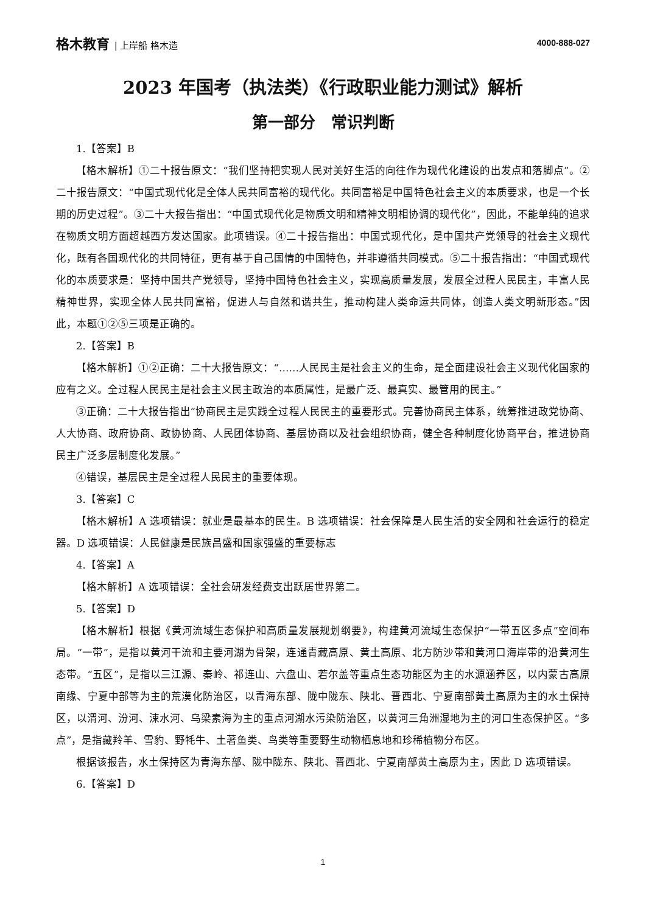格木教育 | 上岸船 格木造 4000-888-027
2023 年国考（执法类）《行政职业能力测试》解析
第一部分　常识判断
1.【答案】B
【格木解析】①二十报告原文：“我们坚持把实现人民对美好生活的向往作为现代化建设的出发点和落脚点”。②二十报告原文：“中国式现代化是全体人民共同富裕的现代化。共同富裕是中国特色社会主义的本质要求，也是一个长期的历史过程”。③二十大报告指出：“中国式现代化是物质文明和精神文明相协调的现代化”，因此，不能单纯的追求在物质文明方面超越西方发达国家。此项错误。④二十报告指出：中国式现代化，是中国共产党领导的社会主义现代化，既有各国现代化的共同特征，更有基于自己国情的中国特色，并非遵循共同模式。⑤二十报告指出：“中国式现代化的本质要求是：坚持中国共产党领导，坚持中国特色社会主义，实现高质量发展，发展全过程人民民主，丰富人民精神世界，实现全体人民共同富裕，促进人与自然和谐共生，推动构建人类命运共同体，创造人类文明新形态。”因此，本题①②⑤三项是正确的。
2.【答案】B
【格木解析】①②正确：二十大报告原文：“……人民民主是社会主义的生命，是全面建设社会主义现代化国家的应有之义。全过程人民民主是社会主义民主政治的本质属性，是最广泛、最真实、最管用的民主。”
③正确：二十大报告指出“协商民主是实践全过程人民民主的重要形式。完善协商民主体系，统筹推进政党协商、人大协商、政府协商、政协协商、人民团体协商、基层协商以及社会组织协商，健全各种制度化协商平台，推进协商民主广泛多层制度化发展。”
④错误，基层民主是全过程人民民主的重要体现。
3.【答案】C
【格木解析】A 选项错误：就业是最基本的民生。B 选项错误：社会保障是人民生活的安全网和社会运行的稳定器。D 选项错误：人民健康是民族昌盛和国家强盛的重要标志
4.【答案】A
【格木解析】A 选项错误：全社会研发经费支出跃居世界第二。
5.【答案】D
【格木解析】根据《黄河流域生态保护和高质量发展规划纲要》，构建黄河流域生态保护“一带五区多点”空间布局。“一带”，是指以黄河干流和主要河湖为骨架，连通青藏高原、黄土高原、北方防沙带和黄河口海岸带的沿黄河生态带。“五区”，是指以三江源、秦岭、祁连山、六盘山、若尔盖等重点生态功能区为主的水源涵养区，以内蒙古高原南缘、宁夏中部等为主的荒漠化防治区，以青海东部、陇中陇东、陕北、晋西北、宁夏南部黄土高原为主的水土保持区，以渭河、汾河、涑水河、乌梁素海为主的重点河湖水污染防治区，以黄河三角洲湿地为主的河口生态保护区。“多点”，是指藏羚羊、雪豹、野牦牛、土著鱼类、鸟类等重要野生动物栖息地和珍稀植物分布区。
根据该报告，水土保持区为青海东部、陇中陇东、陕北、晋西北、宁夏南部黄土高原为主，因此 D 选项错误。
6.【答案】D
1